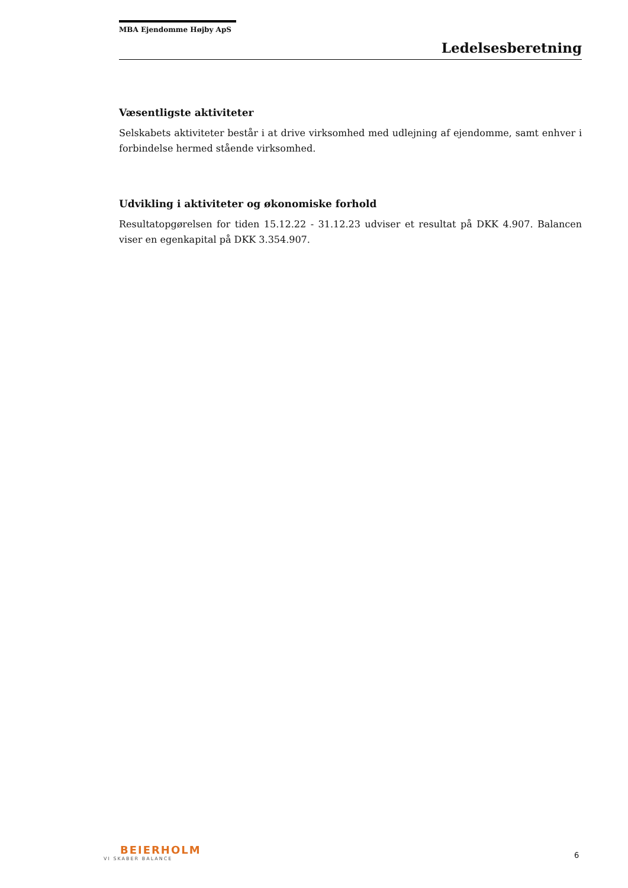MBA Ejendomme Højby ApS
Ledelsesberetning
Væsentligste aktiviteter
Selskabets aktiviteter består i at drive virksomhed med udlejning af ejendomme, samt enhver i forbindelse hermed stående virksomhed.
Udvikling i aktiviteter og økonomiske forhold
Resultatopgørelsen for tiden 15.12.22 - 31.12.23 udviser et resultat på DKK 4.907. Balancen viser en egenkapital på DKK 3.354.907.
BEIERHOLM
VI SKABER BALANCE
6